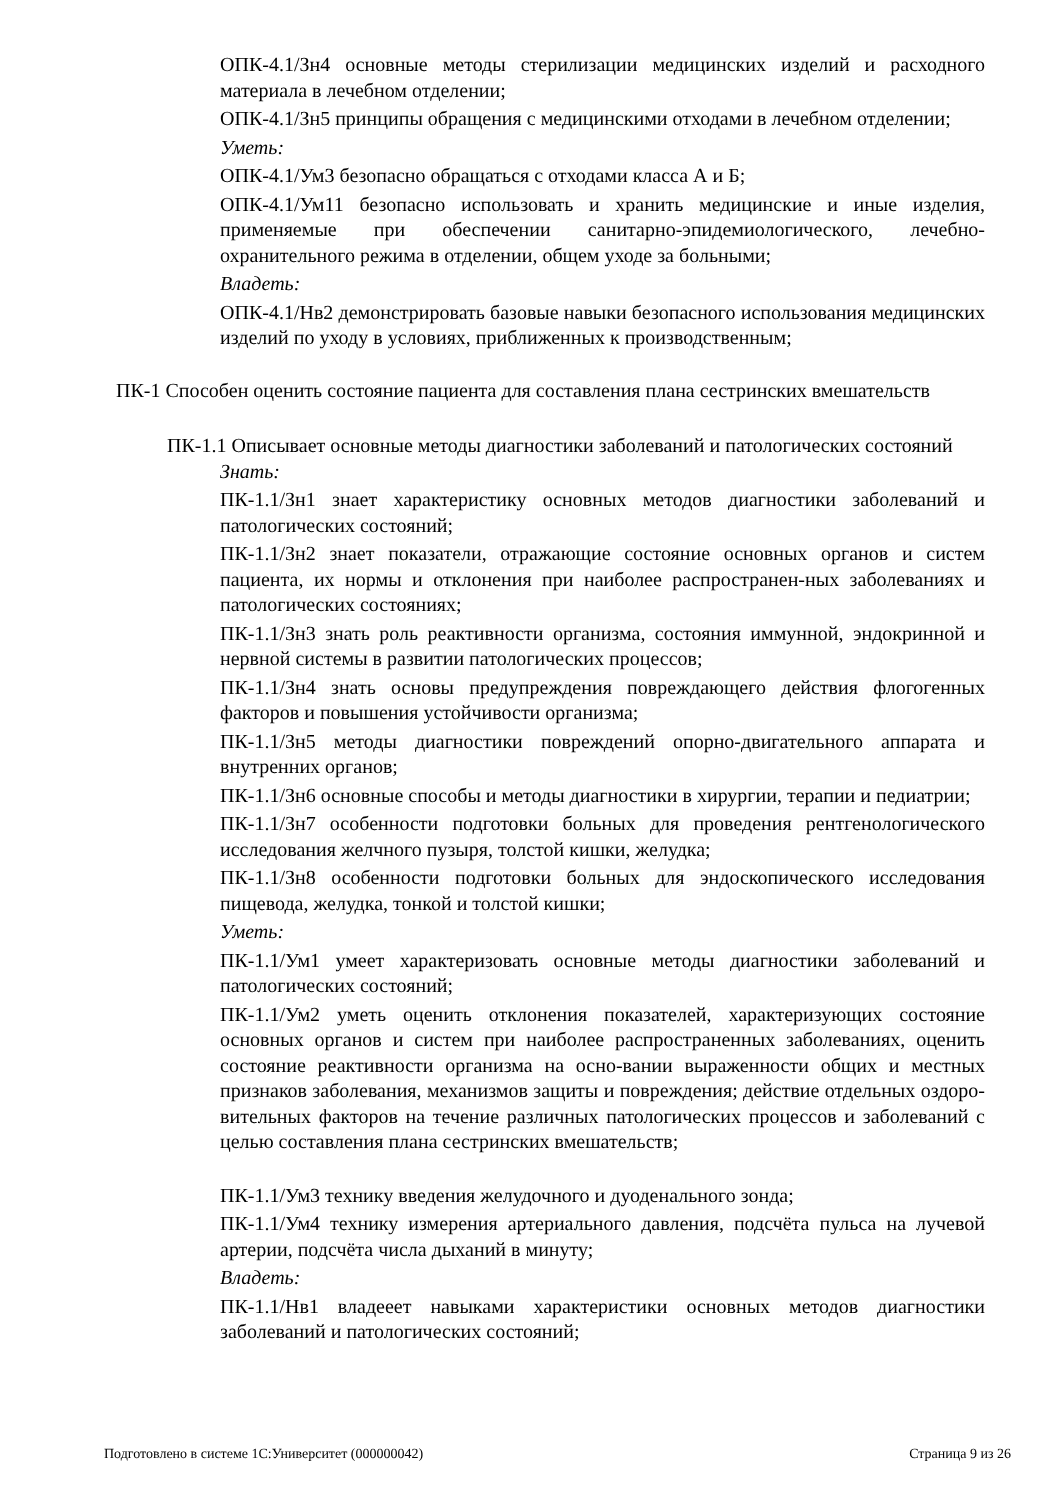ОПК-4.1/Зн4 основные методы стерилизации медицинских изделий и расходного материала в лечебном отделении;
ОПК-4.1/Зн5 принципы обращения с медицинскими отходами в лечебном отделении;
Уметь:
ОПК-4.1/Ум3 безопасно обращаться с отходами класса А и Б;
ОПК-4.1/Ум11 безопасно использовать и хранить медицинские и иные изделия, применяемые при обеспечении санитарно-эпидемиологического, лечебно-охранительного режима в отделении, общем уходе за больными;
Владеть:
ОПК-4.1/Нв2 демонстрировать базовые навыки безопасного использования медицинских изделий по уходу в условиях, приближенных к производственным;
ПК-1 Способен оценить состояние пациента для составления плана сестринских вмешательств
ПК-1.1 Описывает основные методы диагностики заболеваний и патологических состояний
Знать:
ПК-1.1/Зн1 знает характеристику основных методов диагностики заболеваний и патологических состояний;
ПК-1.1/Зн2 знает показатели, отражающие состояние основных органов и систем пациента, их нормы и отклонения при наиболее распространен-ных заболеваниях и патологических состояниях;
ПК-1.1/Зн3 знать роль реактивности организма, состояния иммунной, эндокринной и нервной системы в развитии патологических процессов;
ПК-1.1/Зн4 знать основы предупреждения повреждающего действия флогогенных факторов и повышения устойчивости организма;
ПК-1.1/Зн5 методы диагностики повреждений опорно-двигательного аппарата и внутренних органов;
ПК-1.1/Зн6 основные способы и методы диагностики в хирургии, терапии и педиатрии;
ПК-1.1/Зн7 особенности подготовки больных для проведения рентгенологического исследования желчного пузыря, толстой кишки, желудка;
ПК-1.1/Зн8 особенности подготовки больных для эндоскопического исследования пищевода, желудка, тонкой и толстой кишки;
Уметь:
ПК-1.1/Ум1 умеет характеризовать основные методы диагностики заболеваний и патологических состояний;
ПК-1.1/Ум2 уметь оценить отклонения показателей, характеризующих состояние основных органов и систем при наиболее распространенных заболеваниях, оценить состояние реактивности организма на осно-вании выраженности общих и местных признаков заболевания, механизмов защиты и повреждения; действие отдельных оздоро-вительных факторов на течение различных патологических процессов и заболеваний с целью составления плана сестринских вмешательств;
ПК-1.1/Ум3 технику введения желудочного и дуоденального зонда;
ПК-1.1/Ум4 технику измерения артериального давления, подсчёта пульса на лучевой артерии, подсчёта числа дыханий в минуту;
Владеть:
ПК-1.1/Нв1 владееет навыками характеристики основных методов диагностики заболеваний и патологических состояний;
Подготовлено в системе 1С:Университет (000000042) Страница 9 из 26